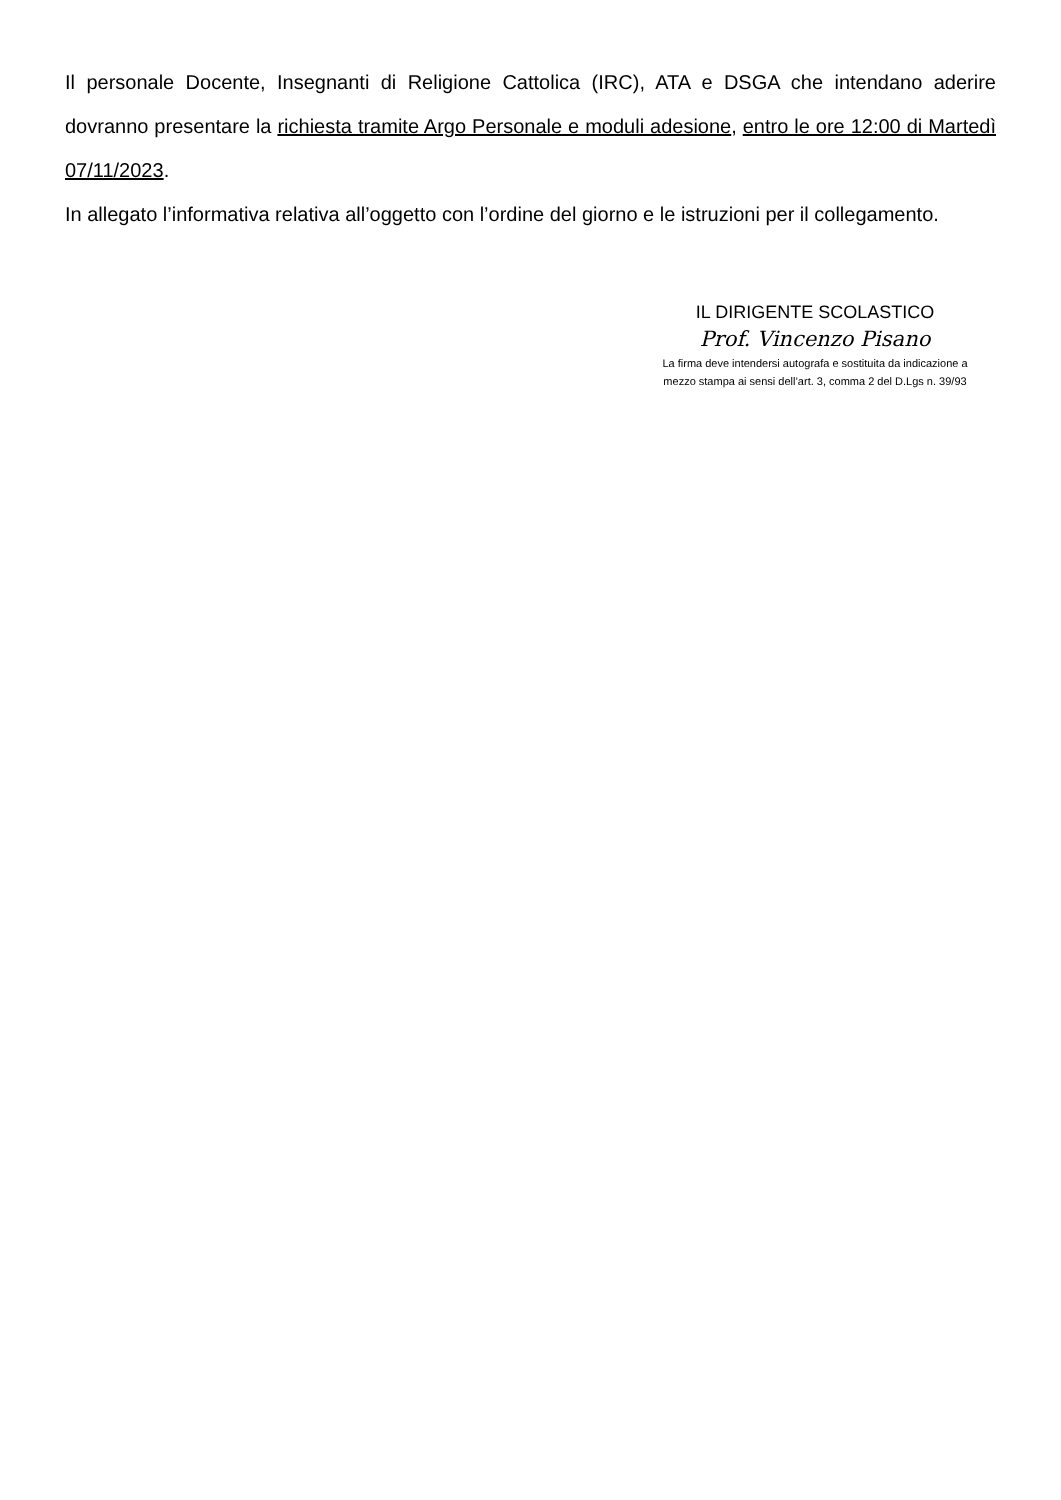Il personale Docente, Insegnanti di Religione Cattolica (IRC), ATA e DSGA che intendano aderire dovranno presentare la richiesta tramite Argo Personale e moduli adesione, entro le ore 12:00 di Martedì 07/11/2023.
In allegato l’informativa relativa all’oggetto con l’ordine del giorno e le istruzioni per il collegamento.
IL DIRIGENTE SCOLASTICO
Prof. Vincenzo Pisano
La firma deve intendersi autografa e sostituita da indicazione a
mezzo stampa ai sensi dell’art. 3, comma 2 del D.Lgs n. 39/93